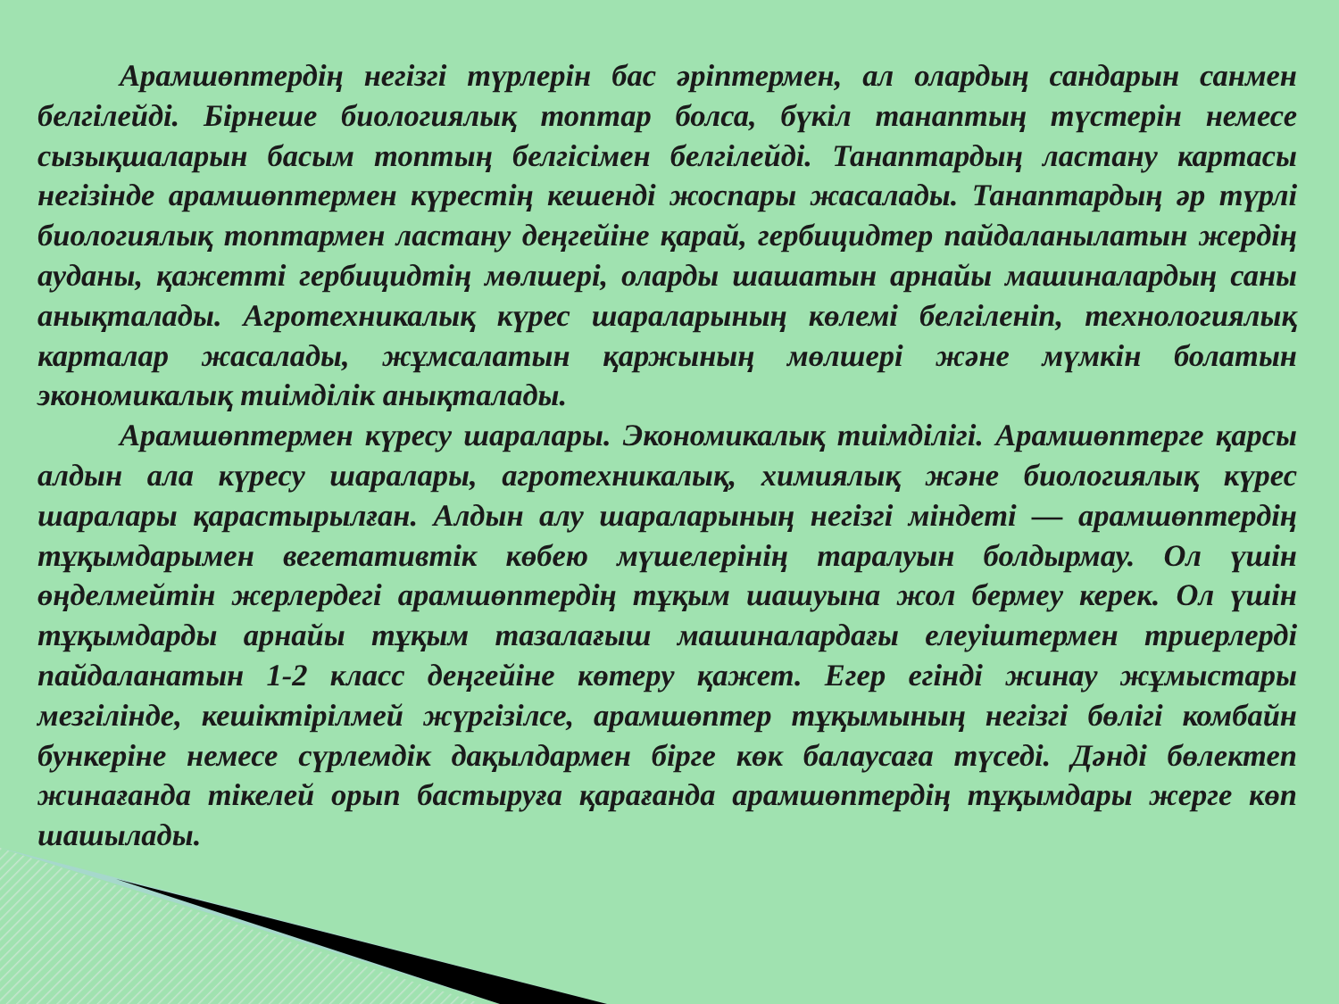Арамшөптердің негізгі түрлерін бас әріптермен, ал олардың сандарын санмен белгілейді. Бірнеше биологиялық топтар болса, бүкіл танаптың түстерін немесе сызықшаларын басым топтың белгісімен белгілейді. Танаптардың ластану картасы негізінде арамшөптермен күрестің кешенді жоспары жасалады. Танаптардың әр түрлі биологиялық топтармен ластану деңгейіне қарай, гербицидтер пайдаланылатын жердің ауданы, қажетті гербицидтің мөлшері, оларды шашатын арнайы машиналардың саны анықталады. Агротехникалық күрес шараларының көлемі белгіленіп, технологиялық карталар жасалады, жұмсалатын қаржының мөлшері және мүмкін болатын экономикалық тиімділік анықталады.
Арамшөптермен күресу шаралары. Экономикалық тиімділігі. Арамшөптерге қарсы алдын ала күресу шаралары, агротехникалық, химиялық және биологиялық күрес шаралары қарастырылған. Алдын алу шараларының негізгі міндеті — арамшөптердің тұқымдарымен вегетативтік көбею мүшелерінің таралуын болдырмау. Ол үшін өңделмейтін жерлердегі арамшөптердің тұқым шашуына жол бермеу керек. Ол үшін тұқымдарды арнайы тұқым тазалағыш машиналардағы елеуіштермен триерлерді пайдаланатын 1-2 класс деңгейіне көтеру қажет. Егер егінді жинау жұмыстары мезгілінде, кешіктірілмей жүргізілсе, арамшөптер тұқымының негізгі бөлігі комбайн бункеріне немесе сүрлемдік дақылдармен бірге көк балаусаға түседі. Дәнді бөлектеп жинағанда тікелей орып бастыруға қарағанда арамшөптердің тұқымдары жерге көп шашылады.